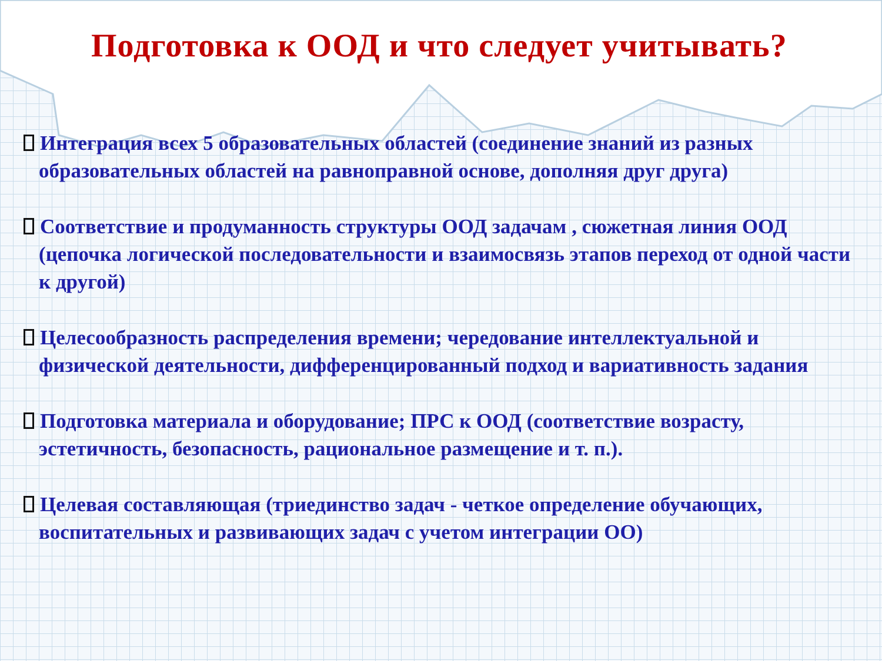Подготовка к ООД и что следует учитывать?
Интеграция всех 5 образовательных областей (соединение знаний из разных образовательных областей на равноправной основе, дополняя друг друга)
Соответствие и продуманность структуры ООД задачам , сюжетная линия ООД (цепочка логической последовательности и взаимосвязь этапов переход от одной части к другой)
Целесообразность распределения времени; чередование интеллектуальной и физической деятельности, дифференцированный подход и вариативность задания
Подготовка материала и оборудование; ПРС к ООД (соответствие возрасту, эстетичность, безопасность, рациональное размещение и т. п.).
Целевая составляющая (триединство задач - четкое определение обучающих, воспитательных и развивающих задач с учетом интеграции ОО)